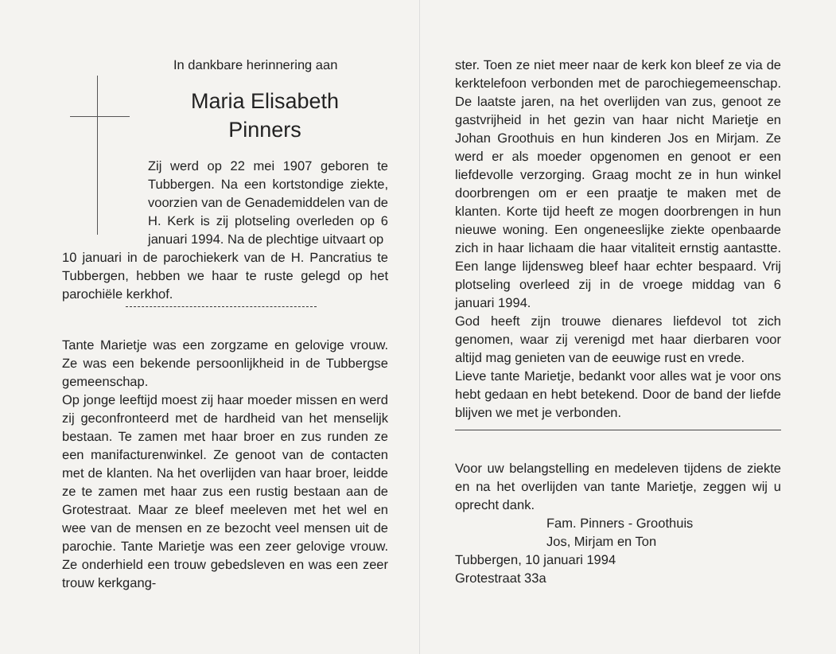In dankbare herinnering aan
Maria Elisabeth
Pinners
Zij werd op 22 mei 1907 geboren te Tubbergen. Na een kortstondige ziekte, voorzien van de Genademiddelen van de H. Kerk is zij plotseling overleden op 6 januari 1994. Na de plechtige uitvaart op
10 januari in de parochiekerk van de H. Pancratius te Tubbergen, hebben we haar te ruste gelegd op het parochiële kerkhof.
Tante Marietje was een zorgzame en gelovige vrouw. Ze was een bekende persoonlijkheid in de Tubbergse gemeenschap.
Op jonge leeftijd moest zij haar moeder missen en werd zij geconfronteerd met de hardheid van het menselijk bestaan. Te zamen met haar broer en zus runden ze een manifacturenwinkel. Ze genoot van de contacten met de klanten. Na het overlijden van haar broer, leidde ze te zamen met haar zus een rustig bestaan aan de Grotestraat. Maar ze bleef meeleven met het wel en wee van de mensen en ze bezocht veel mensen uit de parochie. Tante Marietje was een zeer gelovige vrouw. Ze onderhield een trouw gebedsleven en was een zeer trouw kerkgang-
ster. Toen ze niet meer naar de kerk kon bleef ze via de kerktelefoon verbonden met de parochiegemeenschap. De laatste jaren, na het overlijden van zus, genoot ze gastvrijheid in het gezin van haar nicht Marietje en Johan Groothuis en hun kinderen Jos en Mirjam. Ze werd er als moeder opgenomen en genoot er een liefdevolle verzorging. Graag mocht ze in hun winkel doorbrengen om er een praatje te maken met de klanten. Korte tijd heeft ze mogen doorbrengen in hun nieuwe woning. Een ongeneeslijke ziekte openbaarde zich in haar lichaam die haar vitaliteit ernstig aantastte. Een lange lijdensweg bleef haar echter bespaard. Vrij plotseling overleed zij in de vroege middag van 6 januari 1994.
God heeft zijn trouwe dienares liefdevol tot zich genomen, waar zij verenigd met haar dierbaren voor altijd mag genieten van de eeuwige rust en vrede.
Lieve tante Marietje, bedankt voor alles wat je voor ons hebt gedaan en hebt betekend. Door de band der liefde blijven we met je verbonden.
Voor uw belangstelling en medeleven tijdens de ziekte en na het overlijden van tante Marietje, zeggen wij u oprecht dank.
Fam. Pinners - Groothuis
Jos, Mirjam en Ton
Tubbergen, 10 januari 1994
Grotestraat 33a